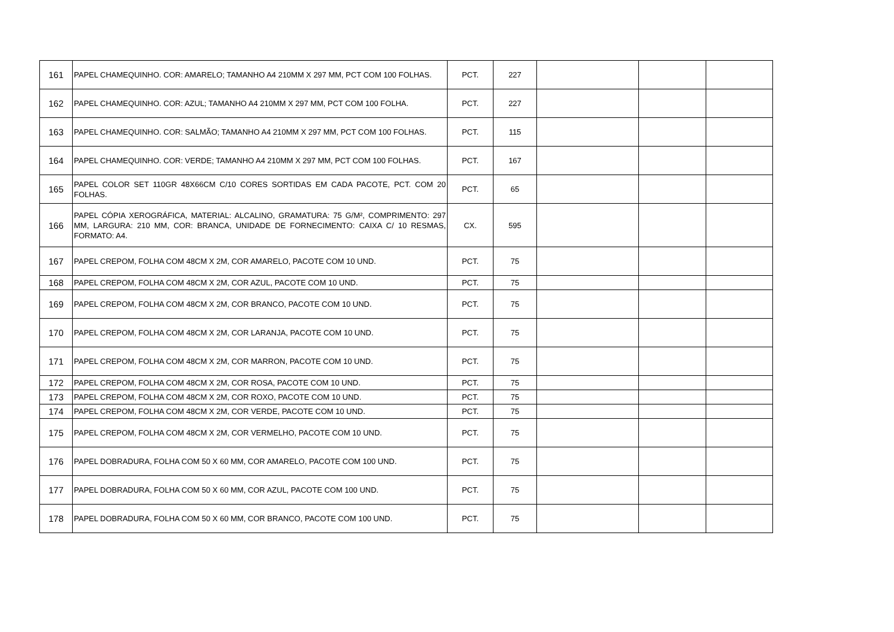| 161 | PAPEL CHAMEQUINHO. COR: AMARELO; TAMANHO A4 210MM X 297 MM, PCT COM 100 FOLHAS. | PCT. | 227 | | | |
| 162 | PAPEL CHAMEQUINHO. COR: AZUL; TAMANHO A4 210MM X 297 MM, PCT COM 100 FOLHA. | PCT. | 227 | | | |
| 163 | PAPEL CHAMEQUINHO. COR: SALMÃO; TAMANHO A4 210MM X 297 MM, PCT COM 100 FOLHAS. | PCT. | 115 | | | |
| 164 | PAPEL CHAMEQUINHO. COR: VERDE; TAMANHO A4 210MM X 297 MM, PCT COM 100 FOLHAS. | PCT. | 167 | | | |
| 165 | PAPEL COLOR SET 110GR 48X66CM C/10 CORES SORTIDAS EM CADA PACOTE, PCT. COM 20 FOLHAS. | PCT. | 65 | | | |
| 166 | PAPEL CÓPIA XEROGRÁFICA, MATERIAL: ALCALINO, GRAMATURA: 75 G/M², COMPRIMENTO: 297 MM, LARGURA: 210 MM, COR: BRANCA, UNIDADE DE FORNECIMENTO: CAIXA C/ 10 RESMAS, FORMATO: A4. | CX. | 595 | | | |
| 167 | PAPEL CREPOM, FOLHA COM 48CM X 2M, COR AMARELO, PACOTE COM 10 UND. | PCT. | 75 | | | |
| 168 | PAPEL CREPOM, FOLHA COM 48CM X 2M, COR AZUL, PACOTE COM 10 UND. | PCT. | 75 | | | |
| 169 | PAPEL CREPOM, FOLHA COM 48CM X 2M, COR BRANCO, PACOTE COM 10 UND. | PCT. | 75 | | | |
| 170 | PAPEL CREPOM, FOLHA COM 48CM X 2M, COR LARANJA, PACOTE COM 10 UND. | PCT. | 75 | | | |
| 171 | PAPEL CREPOM, FOLHA COM 48CM X 2M, COR MARRON, PACOTE COM 10 UND. | PCT. | 75 | | | |
| 172 | PAPEL CREPOM, FOLHA COM 48CM X 2M, COR ROSA, PACOTE COM 10 UND. | PCT. | 75 | | | |
| 173 | PAPEL CREPOM, FOLHA COM 48CM X 2M, COR ROXO, PACOTE COM 10 UND. | PCT. | 75 | | | |
| 174 | PAPEL CREPOM, FOLHA COM 48CM X 2M, COR VERDE, PACOTE COM 10 UND. | PCT. | 75 | | | |
| 175 | PAPEL CREPOM, FOLHA COM 48CM X 2M, COR VERMELHO, PACOTE COM 10 UND. | PCT. | 75 | | | |
| 176 | PAPEL DOBRADURA, FOLHA COM 50 X 60 MM, COR AMARELO, PACOTE COM 100 UND. | PCT. | 75 | | | |
| 177 | PAPEL DOBRADURA, FOLHA COM 50 X 60 MM, COR AZUL, PACOTE COM 100 UND. | PCT. | 75 | | | |
| 178 | PAPEL DOBRADURA, FOLHA COM 50 X 60 MM, COR BRANCO, PACOTE COM 100 UND. | PCT. | 75 | | | |